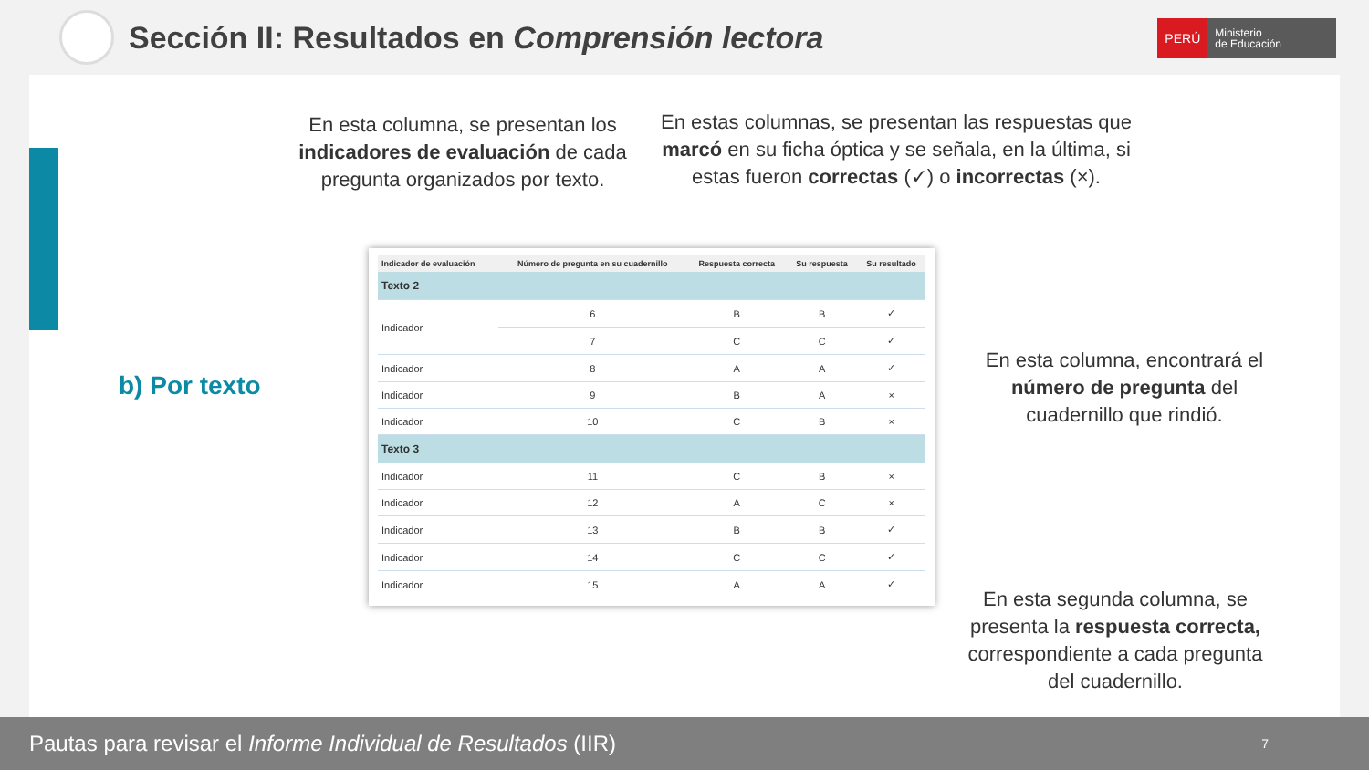Sección II: Resultados en Comprensión lectora
PERÚ Ministerio
de Educación
En esta columna, se presentan los indicadores de evaluación de cada pregunta organizados por texto.
En estas columnas, se presentan las respuestas que marcó en su ficha óptica y se señala, en la última, si estas fueron correctas (✓) o incorrectas (×).
b) Por texto
| Indicador de evaluación | Número de pregunta en su cuadernillo | Respuesta correcta | Su respuesta | Su resultado |
| --- | --- | --- | --- | --- |
| Texto 2 | | | | |
| Indicador | 6 | B | B | ✓ |
| | 7 | C | C | ✓ |
| Indicador | 8 | A | A | ✓ |
| Indicador | 9 | B | A | × |
| Indicador | 10 | C | B | × |
| Texto 3 | | | | |
| Indicador | 11 | C | B | × |
| Indicador | 12 | A | C | × |
| Indicador | 13 | B | B | ✓ |
| Indicador | 14 | C | C | ✓ |
| Indicador | 15 | A | A | ✓ |
En esta columna, encontrará el número de pregunta del cuadernillo que rindió.
En esta segunda columna, se presenta la respuesta correcta, correspondiente a cada pregunta del cuadernillo.
Pautas para revisar el Informe Individual de Resultados (IIR) 7